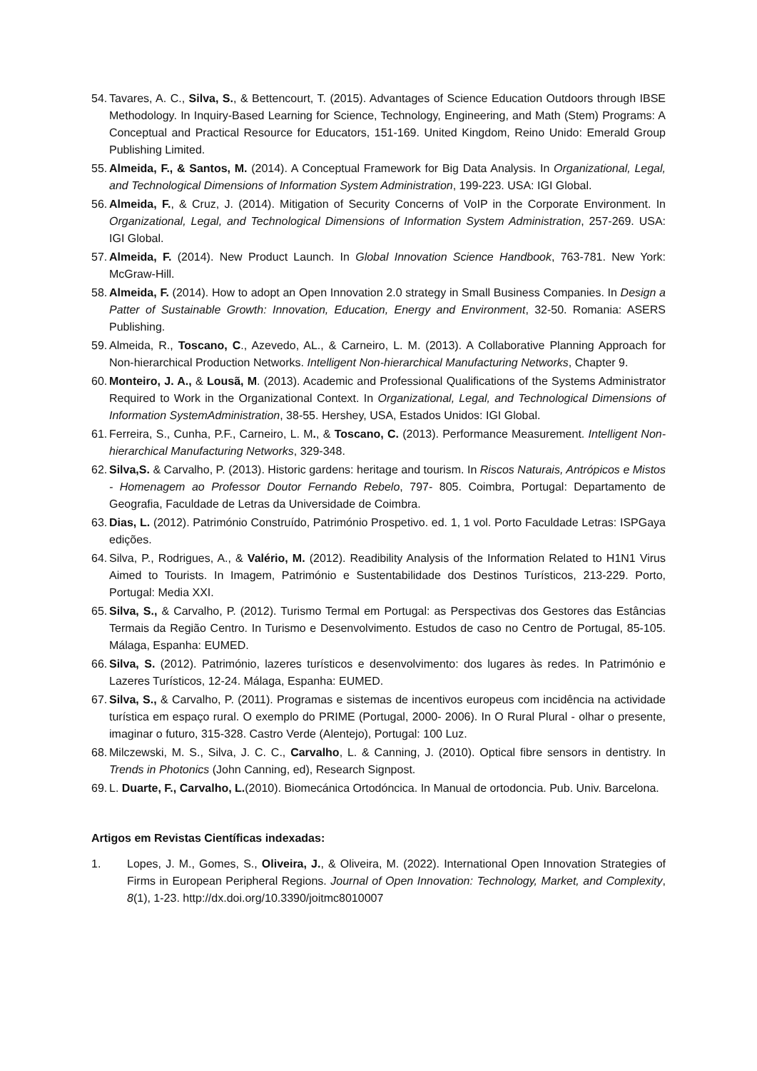54. Tavares, A. C., Silva, S., & Bettencourt, T. (2015). Advantages of Science Education Outdoors through IBSE Methodology. In Inquiry-Based Learning for Science, Technology, Engineering, and Math (Stem) Programs: A Conceptual and Practical Resource for Educators, 151-169. United Kingdom, Reino Unido: Emerald Group Publishing Limited.
55. Almeida, F., & Santos, M. (2014). A Conceptual Framework for Big Data Analysis. In Organizational, Legal, and Technological Dimensions of Information System Administration, 199-223. USA: IGI Global.
56. Almeida, F., & Cruz, J. (2014). Mitigation of Security Concerns of VoIP in the Corporate Environment. In Organizational, Legal, and Technological Dimensions of Information System Administration, 257-269. USA: IGI Global.
57. Almeida, F. (2014). New Product Launch. In Global Innovation Science Handbook, 763-781. New York: McGraw-Hill.
58. Almeida, F. (2014). How to adopt an Open Innovation 2.0 strategy in Small Business Companies. In Design a Patter of Sustainable Growth: Innovation, Education, Energy and Environment, 32-50. Romania: ASERS Publishing.
59. Almeida, R., Toscano, C., Azevedo, AL., & Carneiro, L. M. (2013). A Collaborative Planning Approach for Non-hierarchical Production Networks. Intelligent Non-hierarchical Manufacturing Networks, Chapter 9.
60. Monteiro, J. A., & Lousã, M. (2013). Academic and Professional Qualifications of the Systems Administrator Required to Work in the Organizational Context. In Organizational, Legal, and Technological Dimensions of Information SystemAdministration, 38-55. Hershey, USA, Estados Unidos: IGI Global.
61. Ferreira, S., Cunha, P.F., Carneiro, L. M., & Toscano, C. (2013). Performance Measurement. Intelligent Non-hierarchical Manufacturing Networks, 329-348.
62. Silva,S. & Carvalho, P. (2013). Historic gardens: heritage and tourism. In Riscos Naturais, Antrópicos e Mistos - Homenagem ao Professor Doutor Fernando Rebelo, 797- 805. Coimbra, Portugal: Departamento de Geografia, Faculdade de Letras da Universidade de Coimbra.
63. Dias, L. (2012). Património Construído, Património Prospetivo. ed. 1, 1 vol. Porto Faculdade Letras: ISPGaya edições.
64. Silva, P., Rodrigues, A., & Valério, M. (2012). Readibility Analysis of the Information Related to H1N1 Virus Aimed to Tourists. In Imagem, Património e Sustentabilidade dos Destinos Turísticos, 213-229. Porto, Portugal: Media XXI.
65. Silva, S., & Carvalho, P. (2012). Turismo Termal em Portugal: as Perspectivas dos Gestores das Estâncias Termais da Região Centro. In Turismo e Desenvolvimento. Estudos de caso no Centro de Portugal, 85-105. Málaga, Espanha: EUMED.
66. Silva, S. (2012). Património, lazeres turísticos e desenvolvimento: dos lugares às redes. In Património e Lazeres Turísticos, 12-24. Málaga, Espanha: EUMED.
67. Silva, S., & Carvalho, P. (2011). Programas e sistemas de incentivos europeus com incidência na actividade turística em espaço rural. O exemplo do PRIME (Portugal, 2000- 2006). In O Rural Plural - olhar o presente, imaginar o futuro, 315-328. Castro Verde (Alentejo), Portugal: 100 Luz.
68. Milczewski, M. S., Silva, J. C. C., Carvalho, L. & Canning, J. (2010). Optical fibre sensors in dentistry. In Trends in Photonics (John Canning, ed), Research Signpost.
69. L. Duarte, F., Carvalho, L.(2010). Biomecánica Ortodóncica. In Manual de ortodoncia. Pub. Univ. Barcelona.
Artigos em Revistas Científicas indexadas:
1. Lopes, J. M., Gomes, S., Oliveira, J., & Oliveira, M. (2022). International Open Innovation Strategies of Firms in European Peripheral Regions. Journal of Open Innovation: Technology, Market, and Complexity, 8(1), 1-23. http://dx.doi.org/10.3390/joitmc8010007